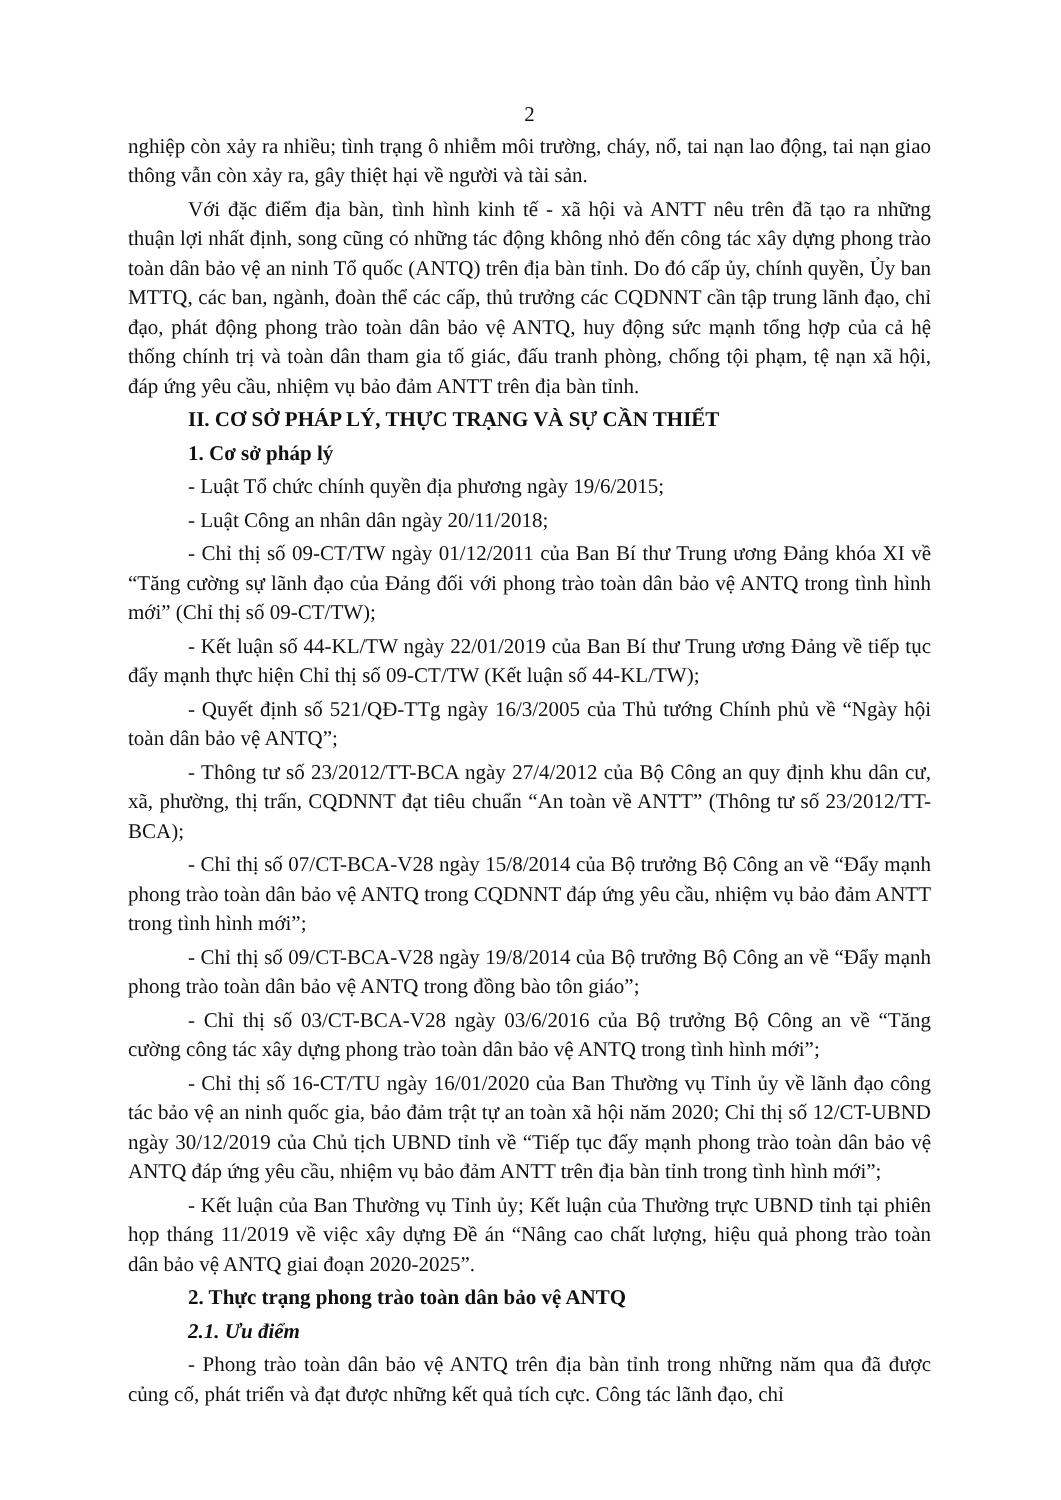2
nghiệp còn xảy ra nhiều; tình trạng ô nhiễm môi trường, cháy, nổ, tai nạn lao động, tai nạn giao thông vẫn còn xảy ra, gây thiệt hại về người và tài sản.
Với đặc điểm địa bàn, tình hình kinh tế - xã hội và ANTT nêu trên đã tạo ra những thuận lợi nhất định, song cũng có những tác động không nhỏ đến công tác xây dựng phong trào toàn dân bảo vệ an ninh Tổ quốc (ANTQ) trên địa bàn tỉnh. Do đó cấp ủy, chính quyền, Ủy ban MTTQ, các ban, ngành, đoàn thể các cấp, thủ trưởng các CQDNNT cần tập trung lãnh đạo, chỉ đạo, phát động phong trào toàn dân bảo vệ ANTQ, huy động sức mạnh tổng hợp của cả hệ thống chính trị và toàn dân tham gia tố giác, đấu tranh phòng, chống tội phạm, tệ nạn xã hội, đáp ứng yêu cầu, nhiệm vụ bảo đảm ANTT trên địa bàn tỉnh.
II. CƠ SỞ PHÁP LÝ, THỰC TRẠNG VÀ SỰ CẦN THIẾT
1. Cơ sở pháp lý
- Luật Tổ chức chính quyền địa phương ngày 19/6/2015;
- Luật Công an nhân dân ngày 20/11/2018;
- Chỉ thị số 09-CT/TW ngày 01/12/2011 của Ban Bí thư Trung ương Đảng khóa XI về “Tăng cường sự lãnh đạo của Đảng đối với phong trào toàn dân bảo vệ ANTQ trong tình hình mới” (Chỉ thị số 09-CT/TW);
- Kết luận số 44-KL/TW ngày 22/01/2019 của Ban Bí thư Trung ương Đảng về tiếp tục đẩy mạnh thực hiện Chỉ thị số 09-CT/TW (Kết luận số 44-KL/TW);
- Quyết định số 521/QĐ-TTg ngày 16/3/2005 của Thủ tướng Chính phủ về “Ngày hội toàn dân bảo vệ ANTQ”;
- Thông tư số 23/2012/TT-BCA ngày 27/4/2012 của Bộ Công an quy định khu dân cư, xã, phường, thị trấn, CQDNNT đạt tiêu chuẩn “An toàn về ANTT” (Thông tư số 23/2012/TT-BCA);
- Chỉ thị số 07/CT-BCA-V28 ngày 15/8/2014 của Bộ trưởng Bộ Công an về “Đẩy mạnh phong trào toàn dân bảo vệ ANTQ trong CQDNNT đáp ứng yêu cầu, nhiệm vụ bảo đảm ANTT trong tình hình mới”;
- Chỉ thị số 09/CT-BCA-V28 ngày 19/8/2014 của Bộ trưởng Bộ Công an về “Đẩy mạnh phong trào toàn dân bảo vệ ANTQ trong đồng bào tôn giáo”;
- Chỉ thị số 03/CT-BCA-V28 ngày 03/6/2016 của Bộ trưởng Bộ Công an về “Tăng cường công tác xây dựng phong trào toàn dân bảo vệ ANTQ trong tình hình mới”;
- Chỉ thị số 16-CT/TU ngày 16/01/2020 của Ban Thường vụ Tỉnh ủy về lãnh đạo công tác bảo vệ an ninh quốc gia, bảo đảm trật tự an toàn xã hội năm 2020; Chỉ thị số 12/CT-UBND ngày 30/12/2019 của Chủ tịch UBND tỉnh về “Tiếp tục đẩy mạnh phong trào toàn dân bảo vệ ANTQ đáp ứng yêu cầu, nhiệm vụ bảo đảm ANTT trên địa bàn tỉnh trong tình hình mới”;
- Kết luận của Ban Thường vụ Tỉnh ủy; Kết luận của Thường trực UBND tỉnh tại phiên họp tháng 11/2019 về việc xây dựng Đề án “Nâng cao chất lượng, hiệu quả phong trào toàn dân bảo vệ ANTQ giai đoạn 2020-2025”.
2. Thực trạng phong trào toàn dân bảo vệ ANTQ
2.1. Ưu điểm
- Phong trào toàn dân bảo vệ ANTQ trên địa bàn tỉnh trong những năm qua đã được củng cố, phát triển và đạt được những kết quả tích cực. Công tác lãnh đạo, chỉ